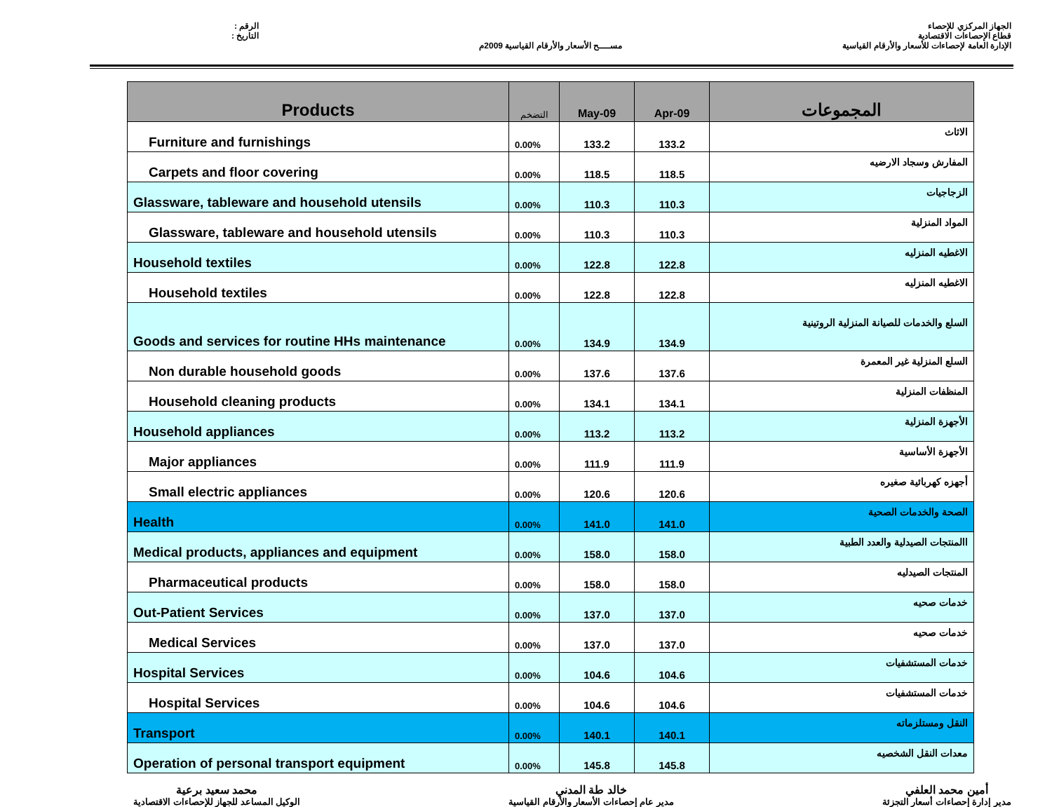الرقم :
التاريخ :
مســــح الأسعار والأرقام القياسية 2009م
الجهاز المركزي للإحصاء
قطاع الإحصاءات الاقتصادية
الإدارة العامة لإحصاءات للأسعار والأرقام القياسية
| Products | التضخم | May-09 | Apr-09 | المجموعات |
| --- | --- | --- | --- | --- |
| Furniture and furnishings | 0.00% | 133.2 | 133.2 | الاثاث |
| Carpets and floor covering | 0.00% | 118.5 | 118.5 | المفارش وسجاد الارضيه |
| Glassware, tableware and household utensils | 0.00% | 110.3 | 110.3 | الزجاجيات |
| Glassware, tableware and household utensils | 0.00% | 110.3 | 110.3 | المواد المنزلية |
| Household textiles | 0.00% | 122.8 | 122.8 | الاغطيه المنزليه |
| Household textiles | 0.00% | 122.8 | 122.8 | الاغطيه المنزليه |
| Goods and services for routine HHs maintenance | 0.00% | 134.9 | 134.9 | السلع والخدمات للصيانة المنزلية الروتينية |
| Non durable household goods | 0.00% | 137.6 | 137.6 | السلع المنزلية غير المعمرة |
| Household cleaning products | 0.00% | 134.1 | 134.1 | المنظفات المنزلية |
| Household appliances | 0.00% | 113.2 | 113.2 | الأجهزة المنزلية |
| Major appliances | 0.00% | 111.9 | 111.9 | الأجهزة الأساسية |
| Small electric appliances | 0.00% | 120.6 | 120.6 | أجهزه كهربائية صغيره |
| Health | 0.00% | 141.0 | 141.0 | الصحة والخدمات الصحية |
| Medical products, appliances and equipment | 0.00% | 158.0 | 158.0 | االمنتجات الصيدلية والعدد الطبية |
| Pharmaceutical products | 0.00% | 158.0 | 158.0 | المنتجات الصيدليه |
| Out-Patient Services | 0.00% | 137.0 | 137.0 | خدمات صحيه |
| Medical Services | 0.00% | 137.0 | 137.0 | خدمات صحيه |
| Hospital Services | 0.00% | 104.6 | 104.6 | خدمات المستشفيات |
| Hospital Services | 0.00% | 104.6 | 104.6 | خدمات المستشفيات |
| Transport | 0.00% | 140.1 | 140.1 | النقل ومستلزماته |
| Operation of personal transport equipment | 0.00% | 145.8 | 145.8 | معدات النقل الشخصيه |
محمد سعيد برعية
الوكيل المساعد للجهاز للإحصاءات الاقتصادية
خالد طة المدني
مدير عام إحصاءات الأسعار والأرقام القياسية
أمين محمد العلفي
مدير إدارة إحصاءات أسعار التجزئة